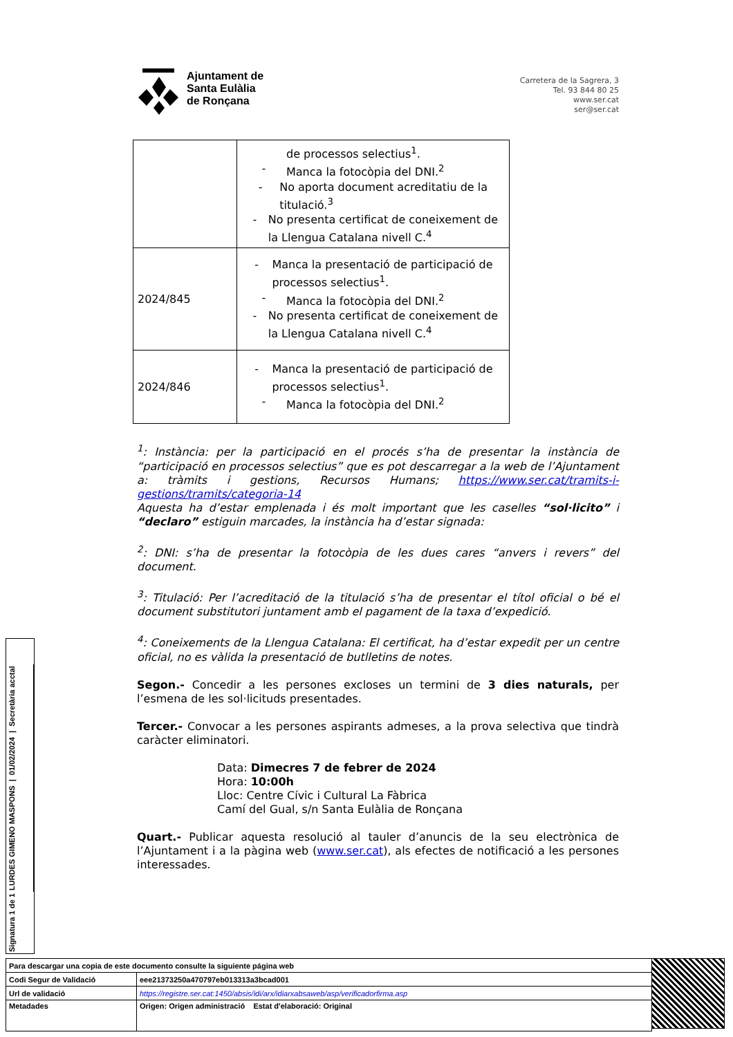Ajuntament de
Santa Eulàlia
de Ronçana
Carretera de la Sagrera, 3
Tel. 93 844 80 25
www.ser.cat
ser@ser.cat
| | de processos selectius<sup>1</sup>. - Manca la fotocòpia del DNI.<sup>2</sup> - No aporta document acreditatiu de la titulació.<sup>3</sup> - No presenta certificat de coneixement de la Llengua Catalana nivell C.<sup>4</sup> |
| 2024/845 | - Manca la presentació de participació de processos selectius<sup>1</sup>. - Manca la fotocòpia del DNI.<sup>2</sup> - No presenta certificat de coneixement de la Llengua Catalana nivell C.<sup>4</sup> |
| 2024/846 | - Manca la presentació de participació de processos selectius<sup>1</sup>. - Manca la fotocòpia del DNI.<sup>2</sup> |
<sup>1</sup>: Instància: per la participació en el procés s’ha de presentar la instància de “participació en processos selectius” que es pot descarregar a la web de l’Ajuntament a: tràmits i gestions, Recursos Humans; https://www.ser.cat/tramits-i-gestions/tramits/categoria-14
Aquesta ha d’estar emplenada i és molt important que les caselles “sol·licito” i “declaro” estiguin marcades, la instància ha d’estar signada:
<sup>2</sup>: DNI: s’ha de presentar la fotocòpia de les dues cares “anvers i revers” del document.
<sup>3</sup>: Titulació: Per l’acreditació de la titulació s’ha de presentar el títol oficial o bé el document substitutori juntament amb el pagament de la taxa d’expedició.
<sup>4</sup>: Coneixements de la Llengua Catalana: El certificat, ha d’estar expedit per un centre oficial, no es vàlida la presentació de butlletins de notes.
Segon.- Concedir a les persones excloses un termini de 3 dies naturals, per l’esmena de les sol·licituds presentades.
Tercer.- Convocar a les persones aspirants admeses, a la prova selectiva que tindrà caràcter eliminatori.
Data: Dimecres 7 de febrer de 2024
Hora: 10:00h
Lloc: Centre Cívic i Cultural La Fàbrica
Camí del Gual, s/n Santa Eulàlia de Ronçana
Quart.- Publicar aquesta resolució al tauler d’anuncis de la seu electrònica de l’Ajuntament i a la pàgina web (www.ser.cat), als efectes de notificació a les persones interessades.
Signatura 1 de 1
LURDES GIMENO MASPONS | 01/02/2024 | Secretària acctal
| Para descargar una copia de este documento consulte la siguiente página web | |
| Codi Segur de Validació | eee21373250a470797eb013313a3bcad001 |
| Url de validació | https://registre.ser.cat:1450/absis/idi/arx/idiarxabsaweb/asp/verificadorfirma.asp |
| Metadades | Origen: Origen administració Estat d'elaboració: Original |